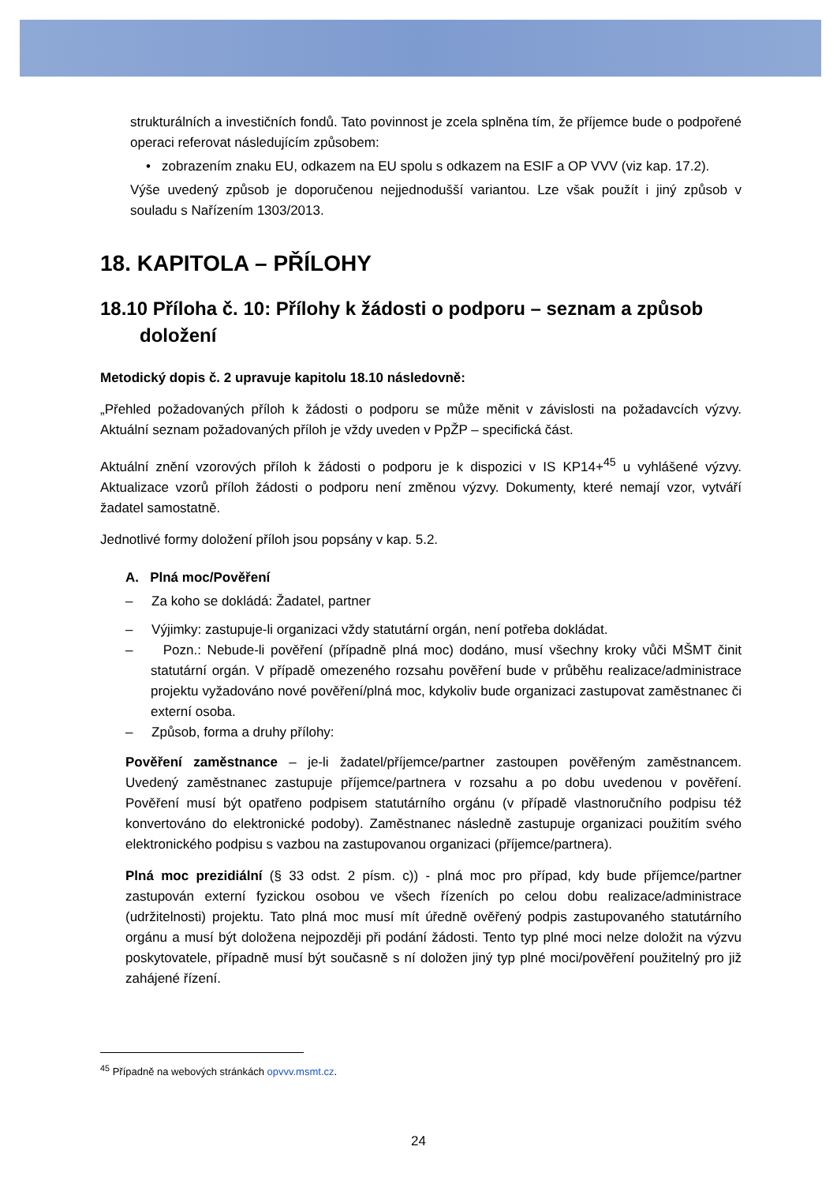strukturálních a investičních fondů. Tato povinnost je zcela splněna tím, že příjemce bude o podpořené operaci referovat následujícím způsobem:
• zobrazením znaku EU, odkazem na EU spolu s odkazem na ESIF a OP VVV (viz kap. 17.2).
Výše uvedený způsob je doporučenou nejjednodušší variantou. Lze však použít i jiný způsob v souladu s Nařízením 1303/2013.
18. KAPITOLA – PŘÍLOHY
18.10 Příloha č. 10: Přílohy k žádosti o podporu – seznam a způsob doložení
Metodický dopis č. 2 upravuje kapitolu 18.10 následovně:
„Přehled požadovaných příloh k žádosti o podporu se může měnit v závislosti na požadavcích výzvy. Aktuální seznam požadovaných příloh je vždy uveden v PpŽP – specifická část.
Aktuální znění vzorových příloh k žádosti o podporu je k dispozici v IS KP14+<sup>45</sup> u vyhlášené výzvy. Aktualizace vzorů příloh žádosti o podporu není změnou výzvy. Dokumenty, které nemají vzor, vytváří žadatel samostatně.
Jednotlivé formy doložení příloh jsou popsány v kap. 5.2.
A. Plná moc/Pověření
– Za koho se dokládá: Žadatel, partner
– Výjimky: zastupuje-li organizaci vždy statutární orgán, není potřeba dokládat.
– Pozn.: Nebude-li pověření (případně plná moc) dodáno, musí všechny kroky vůči MŠMT činit statutární orgán. V případě omezeného rozsahu pověření bude v průběhu realizace/administrace projektu vyžadováno nové pověření/plná moc, kdykoliv bude organizaci zastupovat zaměstnanec či externí osoba.
– Způsob, forma a druhy přílohy:
Pověření zaměstnance – je-li žadatel/příjemce/partner zastoupen pověřeným zaměstnancem. Uvedený zaměstnanec zastupuje příjemce/partnera v rozsahu a po dobu uvedenou v pověření. Pověření musí být opatřeno podpisem statutárního orgánu (v případě vlastnoručního podpisu též konvertováno do elektronické podoby). Zaměstnanec následně zastupuje organizaci použitím svého elektronického podpisu s vazbou na zastupovanou organizaci (příjemce/partnera).
Plná moc prezidiální (§ 33 odst. 2 písm. c)) - plná moc pro případ, kdy bude příjemce/partner zastupován externí fyzickou osobou ve všech řízeních po celou dobu realizace/administrace (udržitelnosti) projektu. Tato plná moc musí mít úředně ověřený podpis zastupovaného statutárního orgánu a musí být doložena nejpozději při podání žádosti. Tento typ plné moci nelze doložit na výzvu poskytovatele, případně musí být současně s ní doložen jiný typ plné moci/pověření použitelný pro již zahájené řízení.
<sup>45</sup> Případně na webových stránkách opvvv.msmt.cz.
24